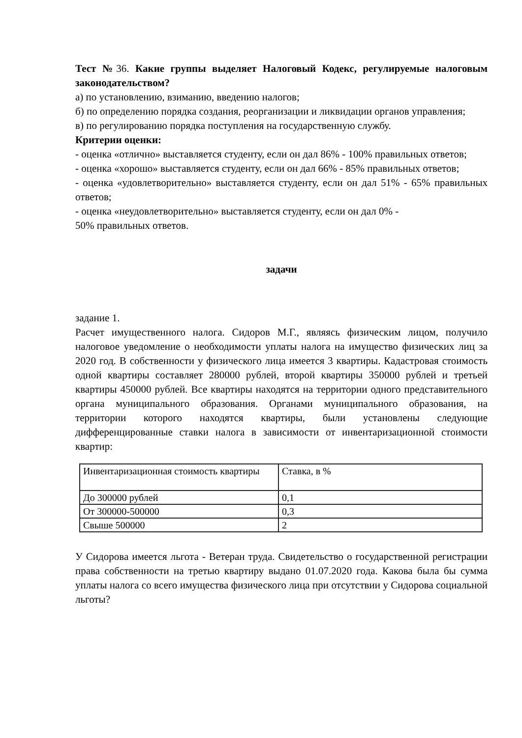Тест №36. Какие группы выделяет Налоговый Кодекс, регулируемые налоговым законодательством?
а) по установлению, взиманию, введению налогов;
б) по определению порядка создания, реорганизации и ликвидации органов управления;
в) по регулированию порядка поступления на государственную службу.
Критерии оценки:
- оценка «отлично» выставляется студенту, если он дал 86% - 100% правильных ответов;
- оценка «хорошо» выставляется студенту, если он дал 66% - 85% правильных ответов;
- оценка «удовлетворительно» выставляется студенту, если он дал 51% - 65% правильных ответов;
- оценка «неудовлетворительно» выставляется студенту, если он дал 0% -
50% правильных ответов.
задачи
задание 1.
Расчет имущественного налога. Сидоров М.Г., являясь физическим лицом, получило налоговое уведомление о необходимости уплаты налога на имущество физических лиц за 2020 год. В собственности у физического лица имеется 3 квартиры. Кадастровая стоимость одной квартиры составляет 280000 рублей, второй квартиры 350000 рублей и третьей квартиры 450000 рублей. Все квартиры находятся на территории одного представительного органа муниципального образования. Органами муниципального образования, на территории которого находятся квартиры, были установлены следующие дифференцированные ставки налога в зависимости от инвентаризационной стоимости квартир:
| Инвентаризационная стоимость квартиры | Ставка, в % |
| До 300000 рублей | 0,1 |
| От 300000-500000 | 0,3 |
| Свыше 500000 | 2 |
У Сидорова имеется льгота - Ветеран труда. Свидетельство о государственной регистрации права собственности на третью квартиру выдано 01.07.2020 года. Какова была бы сумма уплаты налога со всего имущества физического лица при отсутствии у Сидорова социальной льготы?